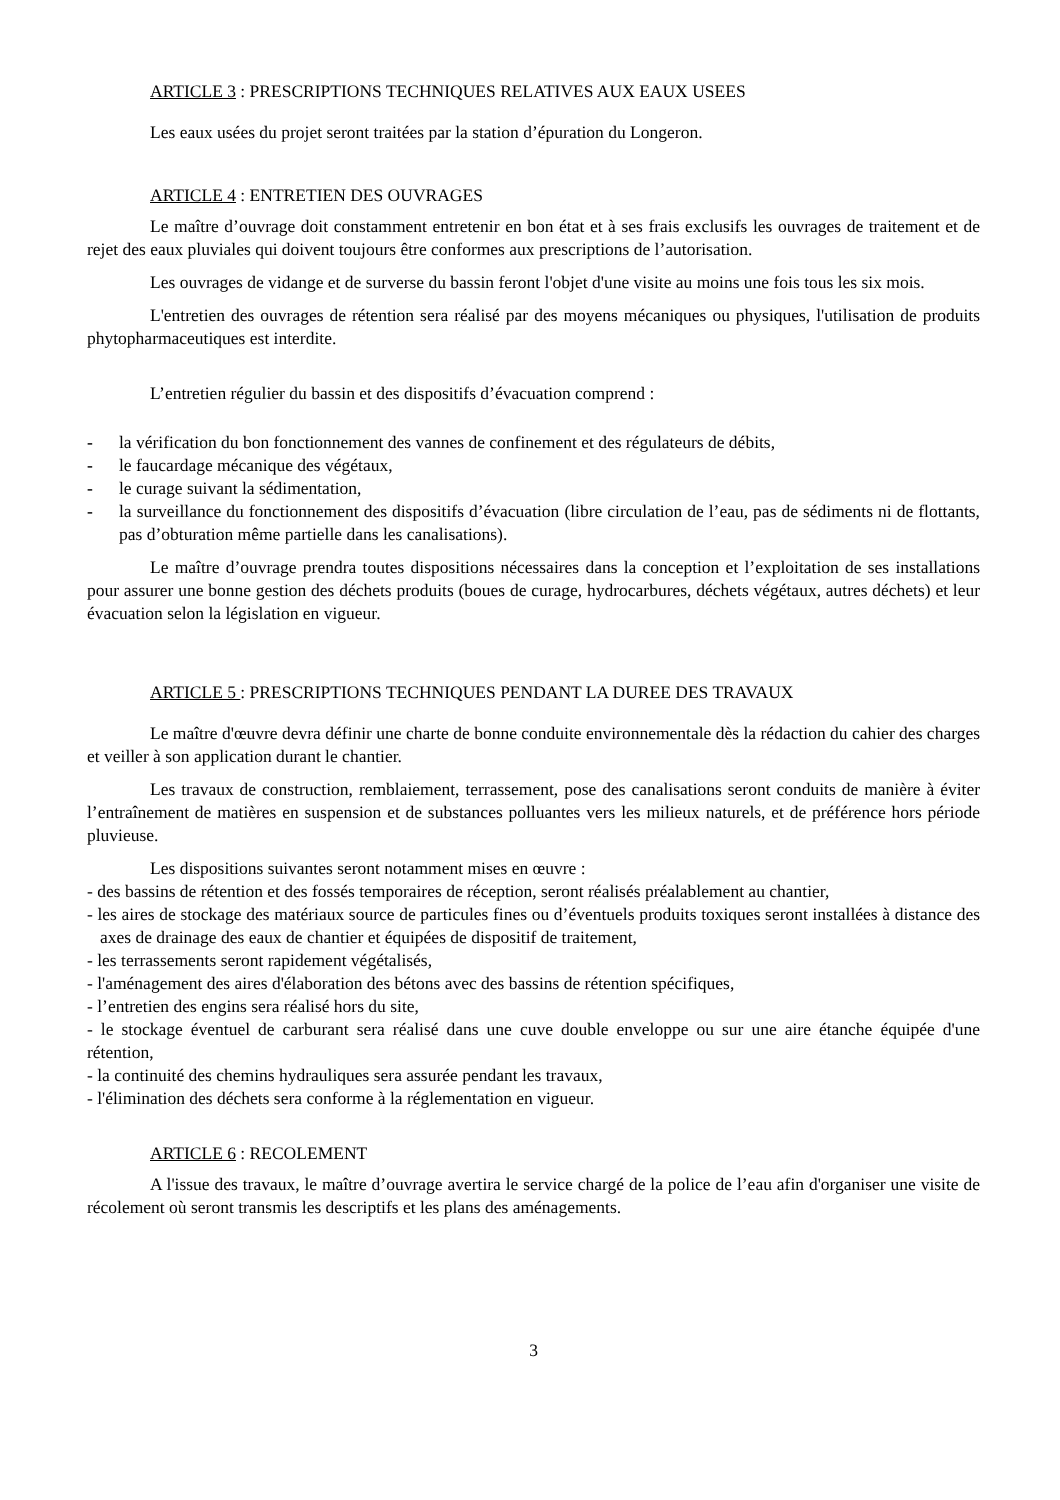ARTICLE 3 : PRESCRIPTIONS TECHNIQUES RELATIVES AUX EAUX USEES
Les eaux usées du projet seront traitées par la station d’épuration du Longeron.
ARTICLE 4 : ENTRETIEN DES OUVRAGES
Le maître d’ouvrage doit constamment entretenir en bon état et à ses frais exclusifs les ouvrages de traitement et de rejet des eaux pluviales qui doivent toujours être conformes aux prescriptions de l’autorisation.
Les ouvrages de vidange et de surverse du bassin feront l'objet d'une visite au moins une fois tous les six mois.
L'entretien des ouvrages de rétention sera réalisé par des moyens mécaniques ou physiques, l'utilisation de produits phytopharmaceutiques est interdite.
L’entretien régulier du bassin et des dispositifs d’évacuation comprend :
- la vérification du bon fonctionnement des vannes de confinement et des régulateurs de débits,
- le faucardage mécanique des végétaux,
- le curage suivant la sédimentation,
- la surveillance du fonctionnement des dispositifs d’évacuation (libre circulation de l’eau, pas de sédiments ni de flottants, pas d’obturation même partielle dans les canalisations).
Le maître d’ouvrage prendra toutes dispositions nécessaires dans la conception et l’exploitation de ses installations pour assurer une bonne gestion des déchets produits (boues de curage, hydrocarbures, déchets végétaux, autres déchets) et leur évacuation selon la législation en vigueur.
ARTICLE 5 : PRESCRIPTIONS TECHNIQUES PENDANT LA DUREE DES TRAVAUX
Le maître d'œuvre devra définir une charte de bonne conduite environnementale dès la rédaction du cahier des charges et veiller à son application durant le chantier.
Les travaux de construction, remblaiement, terrassement, pose des canalisations seront conduits de manière à éviter l’entraînement de matières en suspension et de substances polluantes vers les milieux naturels, et de préférence hors période pluvieuse.
Les dispositions suivantes seront notamment mises en œuvre :
- des bassins de rétention et des fossés temporaires de réception, seront réalisés préalablement au chantier,
- les aires de stockage des matériaux source de particules fines ou d’éventuels produits toxiques seront installées à distance des axes de drainage des eaux de chantier et équipées de dispositif de traitement,
- les terrassements seront rapidement végétalisés,
- l'aménagement des aires d'élaboration des bétons avec des bassins de rétention spécifiques,
- l’entretien des engins sera réalisé hors du site,
- le stockage éventuel de carburant sera réalisé dans une cuve double enveloppe ou sur une aire étanche équipée d'une rétention,
- la continuité des chemins hydrauliques sera assurée pendant les travaux,
- l'élimination des déchets sera conforme à la réglementation en vigueur.
ARTICLE 6 : RECOLEMENT
A l'issue des travaux, le maître d’ouvrage avertira le service chargé de la police de l’eau afin d'organiser une visite de récolement où seront transmis les descriptifs et les plans des aménagements.
3